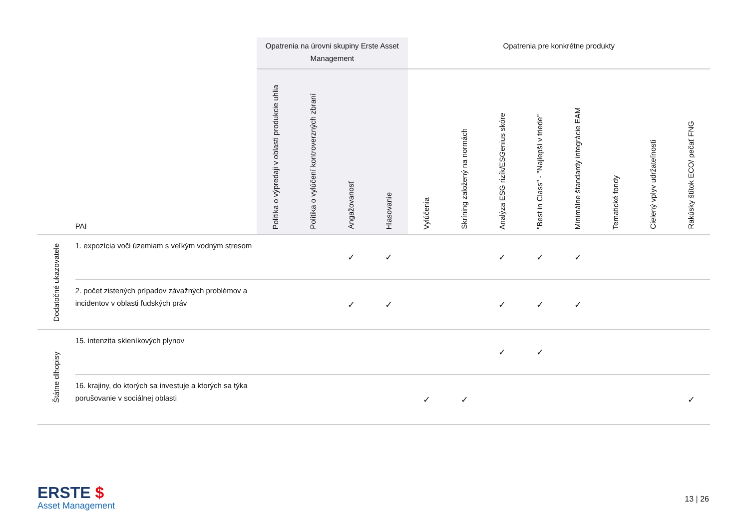| | | Opatrenia na úrovni skupiny Erste Asset Management | | | | Opatrenia pre konkrétne produkty | | | | | | | |
| | PAI | Politika o výpredaji v oblasti produkcie uhlia | Politika o vylúčení kontroverzných zbraní | Angažovanosť | Hlasovanie | Vylúčenia | Skríning založený na normách | Analýza ESG rizík/ESGenius skóre | "Best in Class" - "Najlepší v triede" | Minimálne štandardy integrácie EAM | Tematické fondy | Cielený vplyv udržateľnosti | Rakúsky štítok ECO/ pečať FNG |
| Dodatočné ukazovatele | 1. expozícia voči územiam s veľkým vodným stresom | | | ✓ | ✓ | | | ✓ | ✓ | ✓ | | | |
| | 2. počet zistených prípadov závažných problémov a incidentov v oblasti ľudských práv | | | ✓ | ✓ | | | ✓ | ✓ | ✓ | | | |
| Štátne dlhopisy | 15. intenzita skleníkových plynov | | | | | | | ✓ | ✓ | | | | |
| | 16. krajiny, do ktorých sa investuje a ktorých sa týka porušovanie v sociálnej oblasti | | | | | ✓ | ✓ | | | | | | ✓ |
ERSTE $
Asset Management
13 | 26